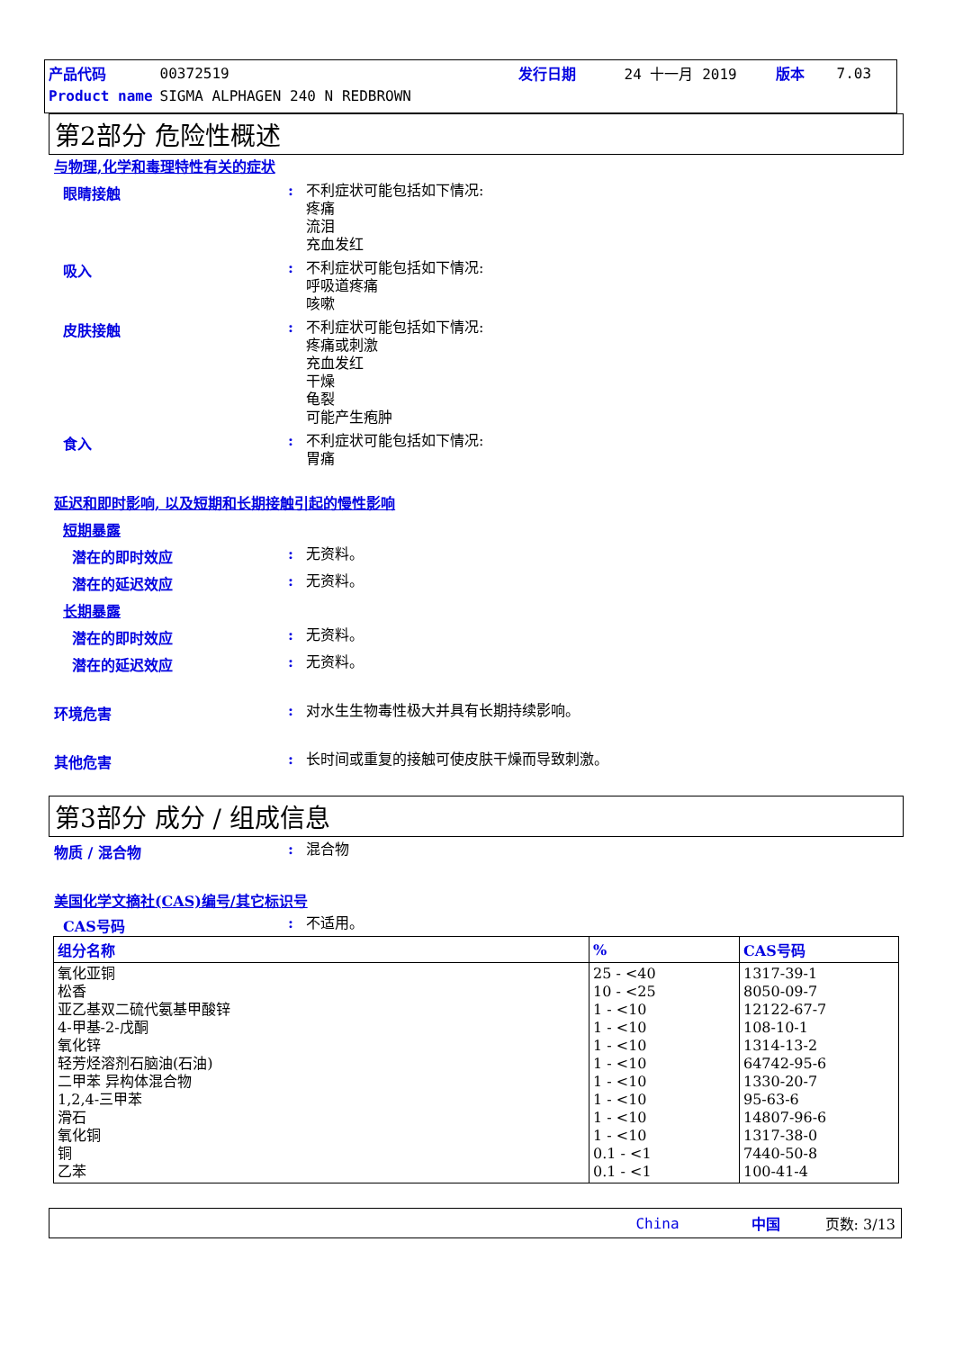| 产品代码 | 00372519 | 发行日期 | 24 十一月 2019 | 版本 | 7.03 |
| Product name | SIGMA ALPHAGEN 240 N REDBROWN | | | | |
第2部分 危险性概述
与物理,化学和毒理特性有关的症状
眼睛接触 :
不利症状可能包括如下情况:
疼痛
流泪
充血发红
吸入 :
不利症状可能包括如下情况:
呼吸道疼痛
咳嗽
皮肤接触 :
不利症状可能包括如下情况:
疼痛或刺激
充血发红
干燥
龟裂
可能产生疱肿
食入 :
不利症状可能包括如下情况:
胃痛
延迟和即时影响, 以及短期和长期接触引起的慢性影响
短期暴露
潜在的即时效应 :
无资料。
潜在的延迟效应 :
无资料。
长期暴露
潜在的即时效应 :
无资料。
潜在的延迟效应 :
无资料。
环境危害 :
对水生生物毒性极大并具有长期持续影响。
其他危害 :
长时间或重复的接触可使皮肤干燥而导致刺激。
第3部分 成分 / 组成信息
物质 / 混合物 :
混合物
美国化学文摘社(CAS)编号/其它标识号
CAS号码 :
不适用。
| 组分名称 | % | CAS号码 |
| --- | --- | --- |
| 氧化亚铜 松香 亚乙基双二硫代氨基甲酸锌 4-甲基-2-戊酮 氧化锌 轻芳烃溶剂石脑油(石油) 二甲苯 异构体混合物 1,2,4-三甲苯 滑石 氧化铜 铜 乙苯 | 25 - <40 10 - <25 1 - <10 1 - <10 1 - <10 1 - <10 1 - <10 1 - <10 1 - <10 1 - <10 0.1 - <1 0.1 - <1 | 1317-39-1 8050-09-7 12122-67-7 108-10-1 1314-13-2 64742-95-6 1330-20-7 95-63-6 14807-96-6 1317-38-0 7440-50-8 100-41-4 |
China 中国 页数: 3/13